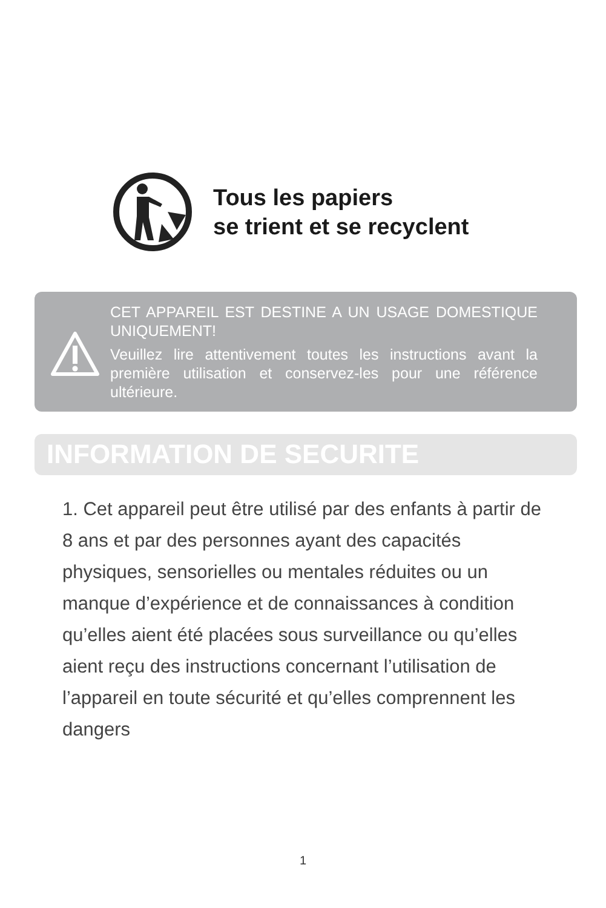Tous les papiers
se trient et se recyclent
CET APPAREIL EST DESTINE A UN USAGE DOMESTIQUE UNIQUEMENT!
Veuillez lire attentivement toutes les instructions avant la première utilisation et conservez-les pour une référence ultérieure.
INFORMATION DE SECURITE
1. Cet appareil peut être utilisé par des enfants à partir de 8 ans et par des personnes ayant des capacités physiques, sensorielles ou mentales réduites ou un manque d’expérience et de connaissances à condition qu’elles aient été placées sous surveillance ou qu’elles aient reçu des instructions concernant l’utilisation de l’appareil en toute sécurité et qu’elles comprennent les dangers
1